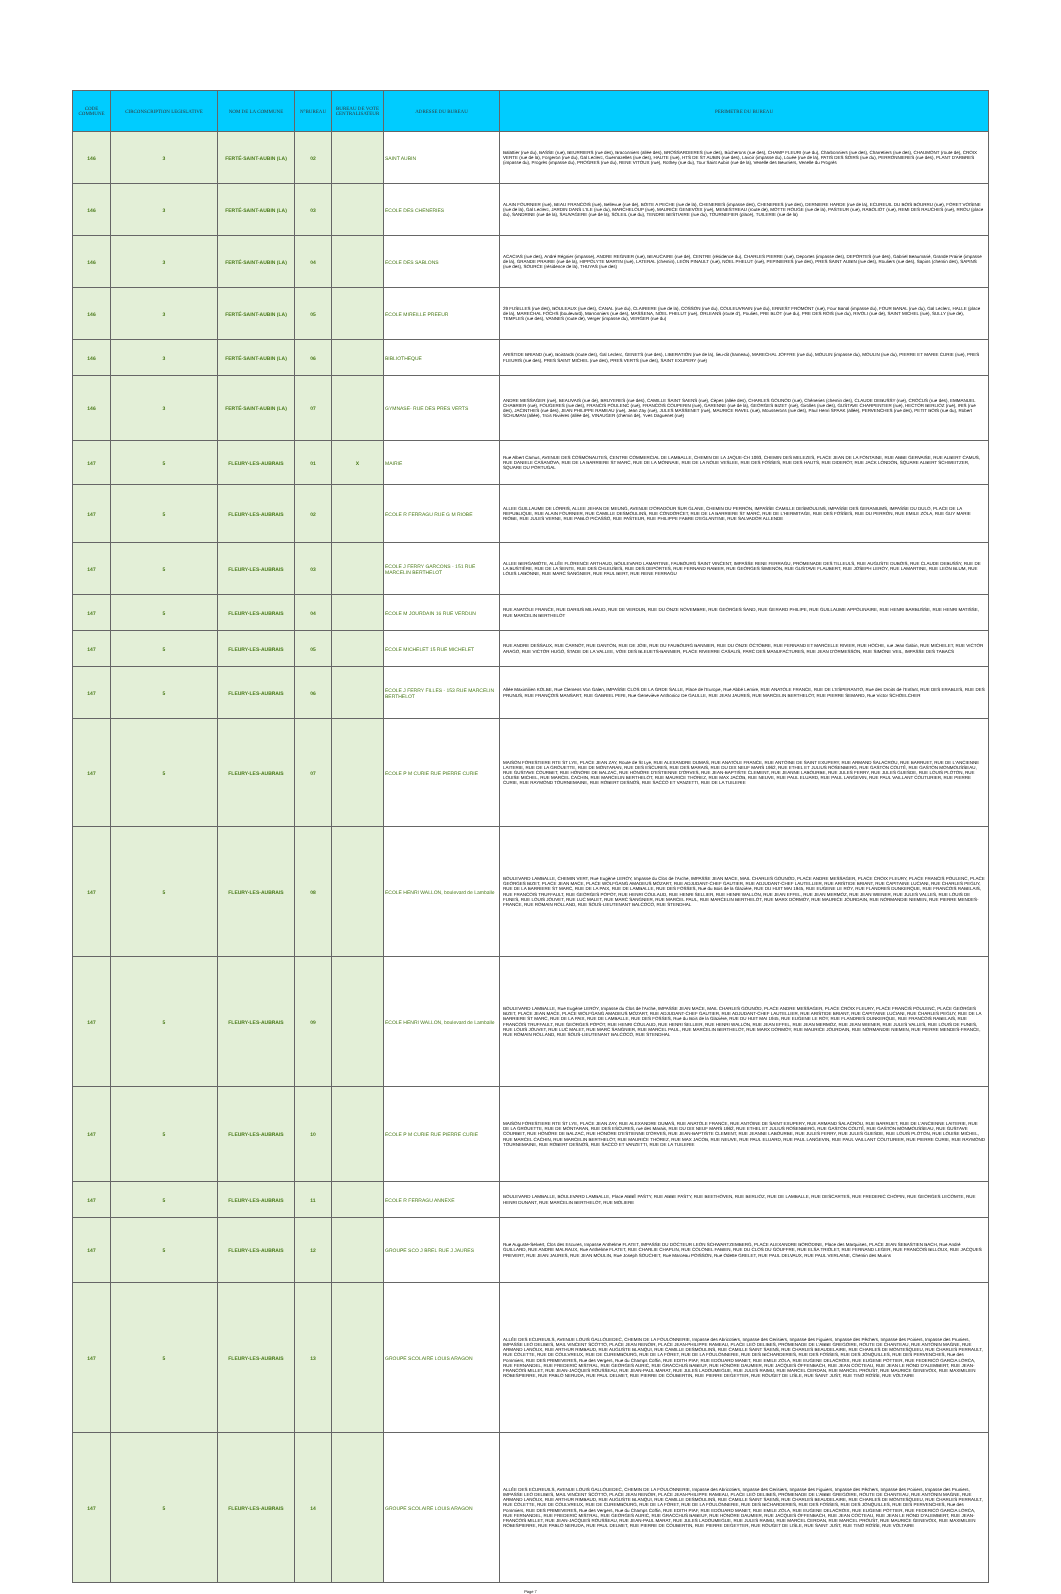| CODE COMMUNE | CIRCONSCRIPTION LEGISLATIVE | NOM DE LA COMMUNE | N°BUREAU | BUREAU DE VOTE CENTRALISATEUR | ADRESSE DU BUREAU | PERIMETRE DU BUREAU |
| --- | --- | --- | --- | --- | --- | --- |
| 146 | 3 | FERTÉ-SAINT-AUBIN (LA) | 02 | | SAINT AUBIN | Balattier (rue du), BASSE (rue), BEURRIERS (rue des), Braconniers (allée des), BROSSARDIERES (rue des), Bûcherons (rue des), CHAMP FLEURI (rue du), Charbonniers (rue des), Charretiers (rue des), CHAUMONT (route de), CROIX VERTE (rue de la), Forgeron (rue du), Gal Leclerc, Guernazelles (rue des), HAUTE (rue), HTS DE ST AUBIN (rue des), Lavoir (impasse du), Louée (rue de la), PATIS DES SOIRS (rue du), PERRONNIERES (rue des), PLANT D'ARBRES (impasse du), Progrès (impasse du), PROGRES (rue du), RENE VITOUX (rue), Rothey (rue du), Tour Saint Aubin (rue de la), Venelle des Beurriers, Venelle du Progrès |
| 146 | 3 | FERTÉ-SAINT-AUBIN (LA) | 03 | | ECOLE DES CHENERIES | ALAIN FOURNIER (rue), BEAU FRANCOIS (rue), Bellevue (rue de), BOITE A PECHE (rue de la), CHENERIES (impasse des), CHENERIES (rue des), DERNIERE HARDE (rue de la), ECUREUIL DU BOIS BOURRU (rue), FORET VOISINE (rue de la), Gal Leclerc, JARDIN DANS L'ILE (rue du), MARCHELOUP (rue), MAURICE GENEVOIX (rue), MENESTREAU (route de), MOTTE ROUGE (rue de la), PASTEUR (rue), RABOLIOT (rue), REMI DES RAUCHES (rue), RROU (place du), SANDRINE (rue de la), SAUVAGERE (rue de la), SOLEIL (rue du), TENDRE BESTIAIRE (rue du), TOURNEFIER (place), TUILERIE (rue de la) |
| 146 | 3 | FERTÉ-SAINT-AUBIN (LA) | 04 | | ECOLE DES SABLONS | ACACIAS (rue des), André Régnier (impasse), ANDRE REGNIER (rue), BEAUCAIRE (rue de), CENTRE (résidence du), CHARLES PIERRE (rue), Deportes (impasse des), DEPORTES (rue des), Gabriel Beaumarié, Grande Prairie (impasse de la), GRANDE PRAIRIE (rue de la), HIPPOLYTE MARTIN (rue), LATERAL (chemin), LEON PINAULT (rue), NOEL PHELUT (rue), PEPINIERES (rue des), PRES SAINT AUBIN (rue des), Rouliers (rue des), Sapins (chemin des), SAPINS (rue des), SOURCE (résidence de la), THUYAS (rue des) |
| 146 | 3 | FERTÉ-SAINT-AUBIN (LA) | 05 | | ECOLE MIREILLE PREEUR | 29 FUSILLES (rue des), BOULEAUX (rue des), CANAL (rue du), CLAIRIERE (rue de la), COSSON (rue du), COULEUVRAIN (rue du), ERNEST FROMONT (rue), Four Banal (impasse du), FOUR BANAL (rue du), Gal Leclerc, HALLE (place de la), MARECHAL FOCHS (boulevard), Marronniers (rue des), MASSENA, NOEL PHELUT (rue), ORLEANS (route d'), Poulies, PRE BLOT (rue du), PRE DES ROIS (rue du), RIVOLI (rue de), SAINT MICHEL (rue), SULLY (rue de), TEMPLES (rue des), VANNES (route de), Verger (impasse du), VERGER (rue du) |
| 146 | 3 | FERTÉ-SAINT-AUBIN (LA) | 06 | | BIBLIOTHEQUE | ARISTIDE BRIAND (rue), Boistards (route des), Gal Leclerc, GENETS (rue des), LIBERATION (rue de la), lieu-dit (hameau), MARECHAL JOFFRE (rue du), MOULIN (impasse du), MOULIN (rue du), PIERRE ET MARIE CURIE (rue), PRES FLEURIS (rue des), PRES SAINT MICHEL (rue des), PRES VERTS (rue des), SAINT EXUPERY (rue) |
| 146 | 3 | FERTÉ-SAINT-AUBIN (LA) | 07 | | GYMNASE- RUE DES PRES VERTS | ANDRE MESSAGER (rue), BEAUVAIS (rue de), BRUYERES (rue des), CAMILLE SAINT SAENS (rue), Cèpes (allée des), CHARLES GOUNOD (rue), Chêneries (chemin des), CLAUDE DEBUSSY (rue), CROCUS (rue des), EMMANUEL CHABRIER (rue), FOUGERES (rue des), FRANCIS POULENC (rue), FRANCOIS COUPERIN (rue), GARENNE (rue de la), GEORGES BIZET (rue), Girolles (rue des), GUSTAVE CHARPENTIER (rue), HECTOR BERLIOZ (rue), IRIS (rue des), JACINTHES (rue des), JEAN PHILIPPE RAMEAU (rue), Jean Zay (rue), JULES MASSENET (rue), MAURICE RAVEL (rue), Mousserons (rue des), Paul Henri SPAAK (allée), PERVENCHES (rue des), PETIT BOIS (rue du), Robert SCHUMAN (allée), Trois Rivières (allée de), VINAUGER (chemin de), Yves Daguenet (rue) |
| 147 | 5 | FLEURY-LES-AUBRAIS | 01 | X | MAIRIE | Rue Albert Camus, AVENUE DES COSMONAUTES, CENTRE COMMERCIAL DE LAMBALLE, CHEMIN DE LA JAQUE-CH 1093, CHEMIN DES MELEZES, PLACE JEAN DE LA FONTAINE, RUE ABBE GERVAISE, RUE ALBERT CAMUS, RUE DANIELE CASANOVA, RUE DE LA BARRIERE ST MARC, RUE DE LA MONNAIE, RUE DE LA NOUE VESLEE, RUE DES FOSSES, RUE DES HAUTS, RUE DIDEROT, RUE JACK LONDON, SQUARE ALBERT SCHWEITZER, SQUARE DU PORTUGAL |
| 147 | 5 | FLEURY-LES-AUBRAIS | 02 | | ECOLE R FERRAGU RUE G M RIOBE | ALLEE GUILLAUME DE LORRIS, ALLEE JEHAN DE MEUNG, AVENUE D'ORADOUR SUR GLANE, CHEMIN DU PERRON, IMPASSE CAMILLE DESMOULINS, IMPASSE DES GERANIUMS, IMPASSE DU DULO, PLACE DE LA REPUBLIQUE, RUE ALAIN FOURNIER, RUE CAMILLE DESMOULINS, RUE CONDORCET, RUE DE LA BARRIERE ST MARC, RUE DE L'HERMITAGE, RUE DES FOSSES, RUE DU PERRON, RUE EMILE ZOLA, RUE GUY MARIE RIOBE, RUE JULES VERNE, RUE PABLO PICASSO, RUE PASTEUR, RUE PHILIPPE FABRE D'EGLANTINE, RUE SALVADOR ALLENDE |
| 147 | 5 | FLEURY-LES-AUBRAIS | 03 | | ECOLE J FERRY GARCONS - 151 RUE MARCELIN BERTHELOT | ALLEE BERGAMOTE, ALLÉE FLORENCE ARTHAUD, BOULEVARD LAMARTINE, FAUBOURG SAINT VINCENT, IMPASSE RENE FERRAGU, PROMENADE DES TILLEULS, RUE AUGUSTE DUBOIS, RUE CLAUDE DEBUSSY, RUE DE LA BUSTIÈRE, RUE DE LA SENTE, RUE DES CHLEUSES, RUE DES DEPORTES, RUE FERNAND RABIER, RUE GEORGES SIMENON, RUE GUSTAVE FLAUBERT, RUE JOSEPH LEROY, RUE LAMARTINE, RUE LEON BLUM, RUE LOUIS LABONNE, RUE MARC SANGNIER, RUE PAUL BERT, RUE RENE FERRAGU |
| 147 | 5 | FLEURY-LES-AUBRAIS | 04 | | ECOLE M JOURDAIN 16 RUE VERDUN | RUE ANATOLE FRANCE, RUE DARIUS MILHAUD, RUE DE VERDUN, RUE DU ONZE NOVEMBRE, RUE GEORGES SAND, RUE GERARD PHILIPE, RUE GUILLAUME APPOLINAIRE, RUE HENRI BARBUSSE, RUE HENRI MATISSE, RUE MARCELIN BERTHELOT |
| 147 | 5 | FLEURY-LES-AUBRAIS | 05 | | ECOLE MICHELET 15 RUE MICHELET | RUE ANDRE DESSAUX, RUE CARNOT, RUE DANTON, RUE DE JOIE, RUE DU FAUBOURG BANNIER, RUE DU ONZE OCTOBRE, RUE FERNAND ET MARCELLE RIVIER, RUE HOCHE, rue Jean Gabin, RUE MICHELET, RUE VICTOR ARAGO, RUE VICTOR HUGO, STADE DE LA VALLEE, VOIE DES BLEUETS-BANNIER, PLACE RIVIERRE CASALIS, PARC DES MANUFACTURES, RUE JEAN D'ORMESSON, RUE SIMONE VEIL, IMPASSE DES TABACS |
| 147 | 5 | FLEURY-LES-AUBRAIS | 06 | | ECOLE J FERRY FILLES - 153 RUE MARCELIN BERTHELOT | Allée Maximilien KOLBE, Rue Clemens Von Galen, IMPASSE CLOS DE LA GRDE SALLE, Place de l'Europe, Rue Abbé Lemire, RUE ANATOLE FRANCE, RUE DE L'ESPERANTO, Rue des Droits de l'Enfant, RUE DES ERABLES, RUE DES PRUNUS, RUE FRANÇOIS MANSART, RUE GABRIEL PERI, Rue Geneviève Anthonioz De GAULLE, RUE JEAN JAURES, RUE MARCELIN BERTHELOT, RUE PIERRE SEMARD, Rue Victor SCHOELCHER |
| 147 | 5 | FLEURY-LES-AUBRAIS | 07 | | ECOLE P M CURIE RUE PIERRE CURIE | MAISON FORESTIERE RTE ST LYE, PLACE JEAN ZAY, Route de St Lye, RUE ALEXANDRE DUMAS, RUE ANATOLE FRANCE, RUE ANTOINE DE SAINT EXUPERY, RUE ARMAND SALACROU, RUE BARRUET, RUE DE L'ANCIENNE LAITERIE, RUE DE LA GROUETTE, RUE DE MONTARAN, RUE DES ESCURES, RUE DES MARAIS, RUE DU DIX NEUF MARS 1962, RUE ETHEL ET JULIUS ROSENBERG, RUE GASTON COUTÉ, RUE GASTON MONMOUSSEAU, RUE GUSTAVE COURBET, RUE HONORE DE BALZAC, RUE HONORE D'ESTIENNE D'ORVES, RUE JEAN-BAPTISTE CLEMENT, RUE JEANNE LABOURBE, RUE JULES FERRY, RUE JULES GUESDE, RUE LOUIS PLOTON, RUE LOUISE MICHEL, RUE MARCEL CACHIN, RUE MARCELIN BERTHELOT, RUE MAURICE THOREZ, RUE MAX JACOB, RUE NEUVE, RUE PAUL ELUARD, RUE PAUL LANGEVIN, RUE PAUL VAILLANT COUTURIER, RUE PIERRE CURIE, RUE RAYMOND TOURNEMAINE, RUE ROBERT DESNOS, RUE SACCO ET VANZETTI, RUE DE LA TUILERIE |
| 147 | 5 | FLEURY-LES-AUBRAIS | 08 | | ECOLE HENRI WALLON, boulevard de Lamballe | BOULEVARD LAMBALLE, CHEMIN VERT, Rue Eugène LEROY, Impasse du Clos de l'Arche, IMPASSE JEAN MACE, MAIL CHARLES GOUNOD, PLACE ANDRE MESSAGER, PLACE CROIX FLEURY, PLACE FRANCIS POULENC, PLACE GEORGES BIZET, PLACE JEAN MACE, PLACE WOLFGANG AMADEUS MOZART, RUE ADJUDANT-CHEF GAUTIER, RUE ADJUDANT-CHEF LAUTELLIER, RUE ARISTIDE BRIANT, RUE CAPITAINE LUCIANI, RUE CHARLES PEGUY, RUE DE LA BARRIERE ST MARC, RUE DE LA PAIX, RUE DE LAMBALLE, RUE DES FOSSES, Rue du Bois de la Glazière, RUE DU HUIT MAI 1945, RUE EUGENE LE ROY, RUE FLANDRES DUNKERQUE, RUE FRANCOIS RABELAIS, RUE FRANCOIS TRUFFAULT, RUE GEORGES POPOT, RUE HENRI COULAUD, RUE HENRI SELLIER, RUE HENRI WALLON, RUE JEAN EFFEL, RUE JEAN MERMOZ, RUE JEAN WIENER, RUE JULES VALLES, RUE LOUIS DE FUNES, RUE LOUIS JOUVET, RUE LUC MALET, RUE MARC SANGNIER, RUE MARCEL PAUL, RUE MARCELIN BERTHELOT, RUE MARX DORMOY, RUE MAURICE JOURDAIN, RUE NORMANDIE NIEMEN, RUE PIERRE MENDES-FRANCE, RUE ROMAIN ROLLAND, RUE SOUS-LIEUTENANT BALCOCO, RUE STENDHAL |
| 147 | 5 | FLEURY-LES-AUBRAIS | 09 | | ECOLE HENRI WALLON, boulevard de Lamballe | BOULEVARD LAMBALLE, Rue Eugène LEROY, Impasse du Clos de l'Arche, IMPASSE JEAN MACE, MAIL CHARLES GOUNOD, PLACE ANDRE MESSAGER, PLACE CROIX FLEURY, PLACE FRANCIS POULENC, PLACE GEORGES BIZET, PLACE JEAN MACE, PLACE WOLFGANG AMADEUS MOZART, RUE ADJUDANT-CHEF GAUTIER, RUE ADJUDANT-CHEF LAUTELLIER, RUE ARISTIDE BRIANT, RUE CAPITAINE LUCIANI, RUE CHARLES PEGUY, RUE DE LA BARRIERE ST MARC, RUE DE LA PAIX, RUE DE LAMBALLE, RUE DES FOSSES, Rue du Bois de la Glazière, RUE DU HUIT MAI 1945, RUE EUGENE LE ROY, RUE FLANDRES DUNKERQUE, RUE FRANCOIS RABELAIS, RUE FRANCOIS TRUFFAULT, RUE GEORGES POPOT, RUE HENRI COULAUD, RUE HENRI SELLIER, RUE HENRI WALLON, RUE JEAN EFFEL, RUE JEAN MERMOZ, RUE JEAN WIENER, RUE JULES VALLES, RUE LOUIS DE FUNES, RUE LOUIS JOUVET, RUE LUC MALET, RUE MARC SANGNIER, RUE MARCEL PAUL, RUE MARCELIN BERTHELOT, RUE MARX DORMOY, RUE MAURICE JOURDAIN, RUE NORMANDIE NIEMEN, RUE PIERRE MENDES-FRANCE, RUE ROMAIN ROLLAND, RUE SOUS-LIEUTENANT BALCOCO, RUE STENDHAL |
| 147 | 5 | FLEURY-LES-AUBRAIS | 10 | | ECOLE P M CURIE RUE PIERRE CURIE | MAISON FORESTIERE RTE ST LYE, PLACE JEAN ZAY, RUE ALEXANDRE DUMAS, RUE ANATOLE FRANCE, RUE ANTOINE DE SAINT EXUPERY, RUE ARMAND SALACROU, RUE BARRUET, RUE DE L'ANCIENNE LAITERIE, RUE DE LA GROUETTE, RUE DE MONTARAN, RUE DES ESCURES, rue des Marais, RUE DU DIX NEUF MARS 1962, RUE ETHEL ET JULIUS ROSENBERG, RUE GASTON COUTÉ, RUE GASTON MONMOUSSEAU, RUE GUSTAVE COURBET, RUE HONORE DE BALZAC, RUE HONORE D'ESTIENNE D'ORVES, RUE JEAN-BAPTISTE CLEMENT, RUE JEANNE LABOURBE, RUE JULES FERRY, RUE JULES GUESDE, RUE LOUIS PLOTON, RUE LOUISE MICHEL, RUE MARCEL CACHIN, RUE MARCELIN BERTHELOT, RUE MAURICE THOREZ, RUE MAX JACOB, RUE NEUVE, RUE PAUL ELUARD, RUE PAUL LANGEVIN, RUE PAUL VAILLANT COUTURIER, RUE PIERRE CURIE, RUE RAYMOND TOURNEMAINE, RUE ROBERT DESNOS, RUE SACCO ET VANZETTI, RUE DE LA TUILERIE |
| 147 | 5 | FLEURY-LES-AUBRAIS | 11 | | ECOLE R FERRAGU ANNEXE | BOULEVARD LAMBALLE, BOULEVARD LAMBALLE, Place ABBÉ PASTY, RUE ABBE PASTY, RUE BEETHOVEN, RUE BERLIOZ, RUE DE LAMBALLE, RUE DESCARTES, RUE FREDERIC CHOPIN, RUE GEORGES LECOMTE, RUE HENRI DUNANT, RUE MARCELIN BERTHELOT, RUE MOLIERE |
| 147 | 5 | FLEURY-LES-AUBRAIS | 12 | | GROUPE SCO J BREL RUE J JAURES | Rue Auguste-Selvert, Clos des Escures, Impasse Anthelme FLATET, IMPASSE DU DOCTEUR LEON SCHWARTZEMBERG, PLACE ALEXANDRE BORODINE, Place des Marquises, PLACE JEAN SEBASTIEN BACH, Rue André GUILLARD, RUE ANDRE MALRAUX, Rue Anthelme FLATET, RUE CHARLIE CHAPLIN, RUE COLONEL FABIEN, RUE DU CLOS DU GOUFFRE, RUE ELSA TRIOLET, RUE FERNAND LEGER, RUE FRANCOIS BILLOUX, RUE JACQUES PREVERT, RUE JEAN JAURES, RUE JEAN MOULIN, Rue Joseph SOUCHET, Rue Marceau POISSON, Rue Odette GRELET, RUE PAUL DELVAUX, RUE PAUL VERLAINE, Chemin des Murins |
| 147 | 5 | FLEURY-LES-AUBRAIS | 13 | | GROUPE SCOLAIRE LOUIS ARAGON | ALLÉE DES ECUREUILS, AVENUE LOUIS GALLOUEDEC, CHEMIN DE LA FOULONNERIE, Impasse des Abricotiers, Impasse des Cerisiers, Impasse des Figuiers, Impasse des Pêchers, Impasse des Poiriers, Impasse des Pruniers, IMPASSE LEO DELIBES, MAIL VINCENT SCOTTO, PLACE JEAN RENOIR, PLACE JEAN-PHILIPPE RAMEAU, PLACE LEO DELIBES, PROMENADE DE L'ABBE GREGOIRE, ROUTE DE CHANTEAU, RUE ANTONIN MAGNE, RUE ARMAND LANOUX, RUE ARTHUR RIMBAUD, RUE AUGUSTE BLANQUI, RUE CAMILLE DESMOULINS, RUE CAMILLE SAINT SAENS, RUE CHARLES BEAUDELAIRE, RUE CHARLES DE MONTESQUIEU, RUE CHARLES PERRAULT, RUE COLETTE, RUE DE COULVREUX, RUE DE CUREMBOURG, RUE DE LA FORET, RUE DE LA FOULONNERIE, RUE DES BICHARDERIES, RUE DES FOSSES, RUE DES JONQUILLES, RUE DES PERVENCHES, Rue des Pommiers, RUE DES PRIMEVERES, Rue des Vergers, Rue du Champs Coffin, RUE EDITH PIAF, RUE EDOUARD MANET, RUE EMILE ZOLA, RUE EUGENE DELACROIX, RUE EUGENE POTTIER, RUE FEDERICO GARCIA LORCA, RUE FERNANDEL, RUE FREDERIC MISTRAL, RUE GEORGES AURIC, RUE GRACCHUS BABEUF, RUE HONORE DAUMIER, RUE JACQUES OFFENBACH, RUE JEAN COCTEAU, RUE JEAN LE ROND D'ALEMBERT, RUE JEAN-FRANCOIS MILLET, RUE JEAN-JACQUES ROUSSEAU, RUE JEAN-PAUL MARAT, RUE JULES LADOUMEGUE, RUE JULES RAIMU, RUE MARCEL CERDAN, RUE MARCEL PROUST, RUE MAURICE GENEVOIX, RUE MAXIMILIEN ROBESPIERRE, RUE PABLO NERUDA, RUE PAUL DELMET, RUE PIERRE DE COUBERTIN, RUE PIERRE DEGEYTER, RUE ROUGET DE LISLE, RUE SAINT JUST, RUE TINO ROSSI, RUE VOLTAIRE |
| 147 | 5 | FLEURY-LES-AUBRAIS | 14 | | GROUPE SCOLAIRE LOUIS ARAGON | ALLÉE DES ECUREUILS, AVENUE LOUIS GALLOUEDEC, CHEMIN DE LA FOULONNERIE, Impasse des Abricotiers, Impasse des Cerisiers, Impasse des Figuiers, Impasse des Pêchers, Impasse des Poiriers, Impasse des Pruniers, IMPASSE LEO DELIBES, MAIL VINCENT SCOTTO, PLACE JEAN RENOIR, PLACE JEAN-PHILIPPE RAMEAU, PLACE LEO DELIBES, PROMENADE DE L'ABBE GREGOIRE, ROUTE DE CHANTEAU, RUE ANTONIN MAGNE, RUE ARMAND LANOUX, RUE ARTHUR RIMBAUD, RUE AUGUSTE BLANQUI, RUE CAMILLE DESMOULINS, RUE CAMILLE SAINT SAENS, RUE CHARLES BEAUDELAIRE, RUE CHARLES DE MONTESQUIEU, RUE CHARLES PERRAULT, RUE COLETTE, RUE DE COULVREUX, RUE DE CUREMBOURG, RUE DE LA FORET, RUE DE LA FOULONNERIE, RUE DES BICHARDERIES, RUE DES FOSSES, RUE DES JONQUILLES, RUE DES PERVENCHES, Rue des Pommiers, RUE DES PRIMEVERES, Rue des Vergers, Rue du Champs Coffin, RUE EDITH PIAF, RUE EDOUARD MANET, RUE EMILE ZOLA, RUE EUGENE DELACROIX, RUE EUGENE POTTIER, RUE FEDERICO GARCIA LORCA, RUE FERNANDEL, RUE FREDERIC MISTRAL, RUE GEORGES AURIC, RUE GRACCHUS BABEUF, RUE HONORE DAUMIER, RUE JACQUES OFFENBACH, RUE JEAN COCTEAU, RUE JEAN LE ROND D'ALEMBERT, RUE JEAN-FRANCOIS MILLET, RUE JEAN-JACQUES ROUSSEAU, RUE JEAN-PAUL MARAT, RUE JULES LADOUMEGUE, RUE JULES RAIMU, RUE MARCEL CERDAN, RUE MARCEL PROUST, RUE MAURICE GENEVOIX, RUE MAXIMILIEN ROBESPIERRE, RUE PABLO NERUDA, RUE PAUL DELMET, RUE PIERRE DE COUBERTIN, RUE PIERRE DEGEYTER, RUE ROUGET DE LISLE, RUE SAINT JUST, RUE TINO ROSSI, RUE VOLTAIRE |
Page 7